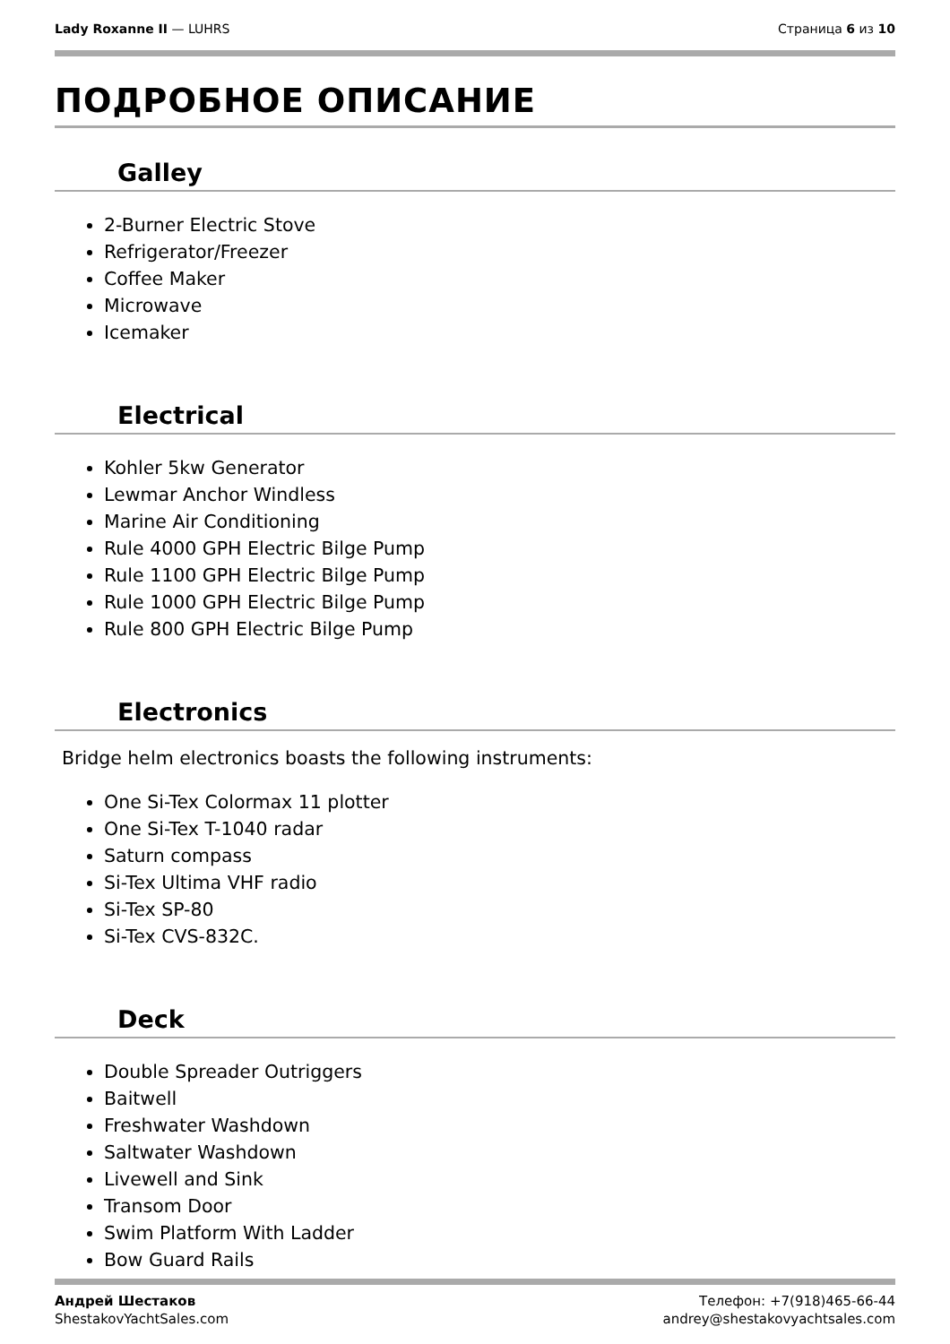Lady Roxanne II — LUHRS Страница 6 из 10
ПОДРОБНОЕ ОПИСАНИЕ
Galley
2-Burner Electric Stove
Refrigerator/Freezer
Coffee Maker
Microwave
Icemaker
Electrical
Kohler 5kw Generator
Lewmar Anchor Windless
Marine Air Conditioning
Rule 4000 GPH Electric Bilge Pump
Rule 1100 GPH Electric Bilge Pump
Rule 1000 GPH Electric Bilge Pump
Rule 800 GPH Electric Bilge Pump
Electronics
Bridge helm electronics boasts the following instruments:
One Si-Tex Colormax 11 plotter
One Si-Tex T-1040 radar
Saturn compass
Si-Tex Ultima VHF radio
Si-Tex SP-80
Si-Tex CVS-832C.
Deck
Double Spreader Outriggers
Baitwell
Freshwater Washdown
Saltwater Washdown
Livewell and Sink
Transom Door
Swim Platform With Ladder
Bow Guard Rails
Андрей Шестаков
ShestakovYachtSales.com
Телефон: +7(918)465-66-44
andrey@shestakovyachtsales.com